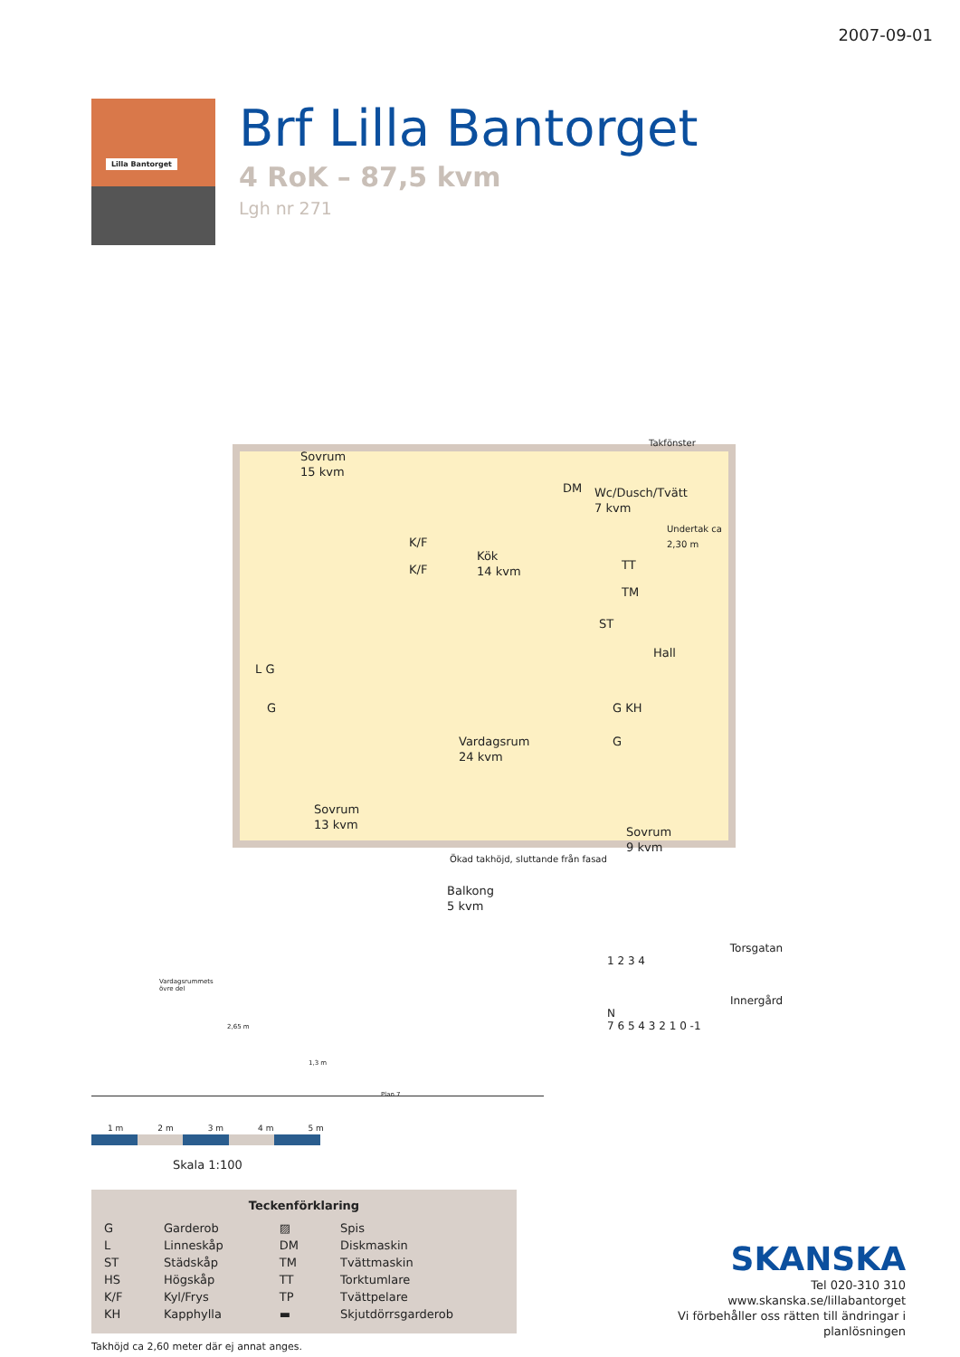2007-09-01
Lilla Bantorget
Brf Lilla Bantorget
4 RoK – 87,5 kvm
Lgh nr 271
Sovrum
15 kvm
Takfönster
DM
Wc/Dusch/Tvätt
7 kvm
Undertak ca 2,30 m
K/F
K/F
Kök
14 kvm
TT
TM
ST
Hall
L G
G G KH
Vardagsrum
24 kvm
G
Sovrum
13 kvm
Ökad takhöjd, sluttande från fasad
Sovrum
9 kvm
Balkong
5 kvm
Vardagsrummets
övre del
2,65 m
1,3 m
Plan 7
1 m 2 m 3 m 4 m 5 m
Skala 1:100
Teckenförklaring
| G | Garderob | ▨ | Spis |
| L | Linneskåp | DM | Diskmaskin |
| ST | Städskåp | TM | Tvättmaskin |
| HS | Högskåp | TT | Torktumlare |
| K/F | Kyl/Frys | TP | Tvättpelare |
| KH | Kapphylla | ▬ | Skjutdörrsgarderob |
Takhöjd ca 2,60 meter där ej annat anges.
Torsgatan
1 2 3 4
Innergård
N
7 6 5 4 3 2 1 0 -1
SKANSKA
Tel 020-310 310
www.skanska.se/lillabantorget
Vi förbehåller oss rätten till ändringar i planlösningen